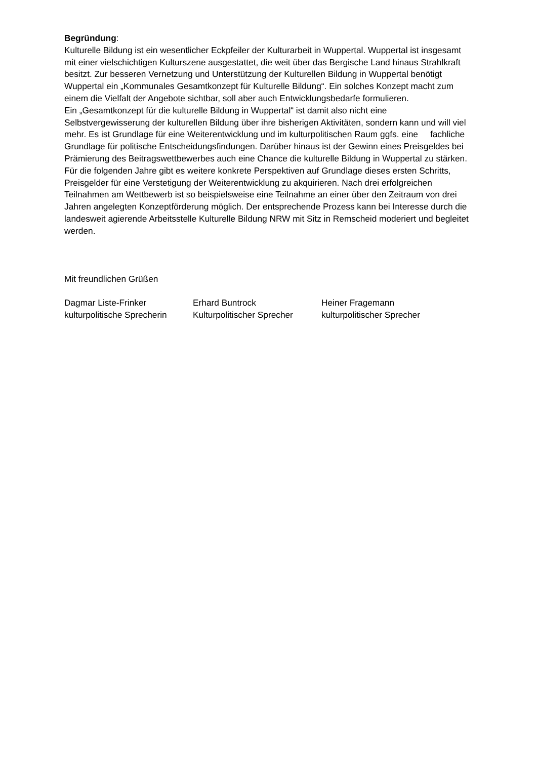Begründung:
Kulturelle Bildung ist ein wesentlicher Eckpfeiler der Kulturarbeit in Wuppertal. Wuppertal ist insgesamt mit einer vielschichtigen Kulturszene ausgestattet, die weit über das Bergische Land hinaus Strahlkraft besitzt. Zur besseren Vernetzung und Unterstützung der Kulturellen Bildung in Wuppertal benötigt Wuppertal ein „Kommunales Gesamtkonzept für Kulturelle Bildung“. Ein solches Konzept macht zum einem die Vielfalt der Angebote sichtbar, soll aber auch Entwicklungsbedarfe formulieren.
Ein „Gesamtkonzept für die kulturelle Bildung in Wuppertal“ ist damit also nicht eine Selbstvergewisserung der kulturellen Bildung über ihre bisherigen Aktivitäten, sondern kann und will viel mehr. Es ist Grundlage für eine Weiterentwicklung und im kulturpolitischen Raum ggfs. eine fachliche Grundlage für politische Entscheidungsfindungen. Darüber hinaus ist der Gewinn eines Preisgeldes bei Prämierung des Beitragswettbewerbes auch eine Chance die kulturelle Bildung in Wuppertal zu stärken. Für die folgenden Jahre gibt es weitere konkrete Perspektiven auf Grundlage dieses ersten Schritts, Preisgelder für eine Verstetigung der Weiterentwicklung zu akquirieren. Nach drei erfolgreichen Teilnahmen am Wettbewerb ist so beispielsweise eine Teilnahme an einer über den Zeitraum von drei Jahren angelegten Konzeptförderung möglich. Der entsprechende Prozess kann bei Interesse durch die landesweit agierende Arbeitsstelle Kulturelle Bildung NRW mit Sitz in Remscheid moderiert und begleitet werden.
Mit freundlichen Grüßen
Dagmar Liste-Frinker
kulturpolitische Sprecherin
Erhard Buntrock
Kulturpolitischer Sprecher
Heiner Fragemann
kulturpolitischer Sprecher